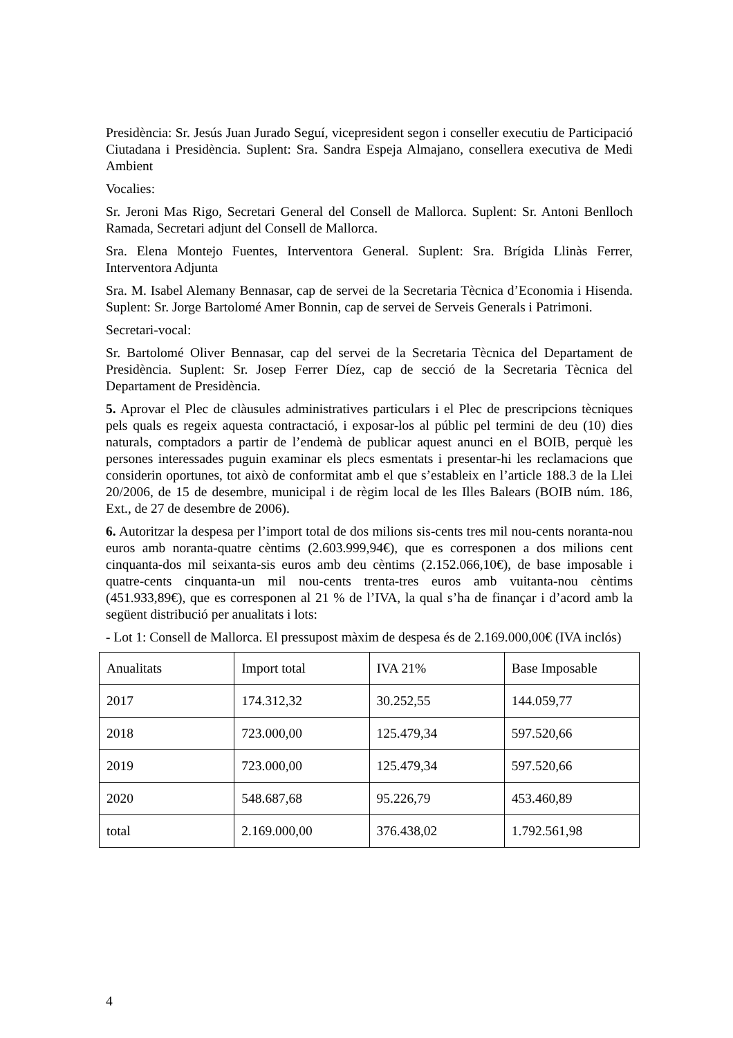Presidència: Sr. Jesús Juan Jurado Seguí, vicepresident segon i conseller executiu de Participació Ciutadana i Presidència. Suplent: Sra. Sandra Espeja Almajano, consellera executiva de Medi Ambient
Vocalies:
Sr. Jeroni Mas Rigo, Secretari General del Consell de Mallorca. Suplent: Sr. Antoni Benlloch Ramada, Secretari adjunt del Consell de Mallorca.
Sra. Elena Montejo Fuentes, Interventora General. Suplent: Sra. Brígida Llinàs Ferrer, Interventora Adjunta
Sra. M. Isabel Alemany Bennasar, cap de servei de la Secretaria Tècnica d’Economia i Hisenda. Suplent: Sr. Jorge Bartolomé Amer Bonnin, cap de servei de Serveis Generals i Patrimoni.
Secretari-vocal:
Sr. Bartolomé Oliver Bennasar, cap del servei de la Secretaria Tècnica del Departament de Presidència. Suplent: Sr. Josep Ferrer Díez, cap de secció de la Secretaria Tècnica del Departament de Presidència.
5. Aprovar el Plec de clàusules administratives particulars i el Plec de prescripcions tècniques pels quals es regeix aquesta contractació, i exposar-los al públic pel termini de deu (10) dies naturals, comptadors a partir de l’endemà de publicar aquest anunci en el BOIB, perquè les persones interessades puguin examinar els plecs esmentats i presentar-hi les reclamacions que considerin oportunes, tot això de conformitat amb el que s’estableix en l’article 188.3 de la Llei 20/2006, de 15 de desembre, municipal i de règim local de les Illes Balears (BOIB núm. 186, Ext., de 27 de desembre de 2006).
6. Autoritzar la despesa per l’import total de dos milions sis-cents tres mil nou-cents noranta-nou euros amb noranta-quatre cèntims (2.603.999,94€), que es corresponen a dos milions cent cinquanta-dos mil seixanta-sis euros amb deu cèntims (2.152.066,10€), de base imposable i quatre-cents cinquanta-un mil nou-cents trenta-tres euros amb vuitanta-nou cèntims (451.933,89€), que es corresponen al 21 % de l’IVA, la qual s’ha de finançar i d’acord amb la següent distribució per anualitats i lots:
- Lot 1: Consell de Mallorca. El pressupost màxim de despesa és de 2.169.000,00€ (IVA inclós)
| Anualitats | Import total | IVA 21% | Base Imposable |
| 2017 | 174.312,32 | 30.252,55 | 144.059,77 |
| 2018 | 723.000,00 | 125.479,34 | 597.520,66 |
| 2019 | 723.000,00 | 125.479,34 | 597.520,66 |
| 2020 | 548.687,68 | 95.226,79 | 453.460,89 |
| total | 2.169.000,00 | 376.438,02 | 1.792.561,98 |
4